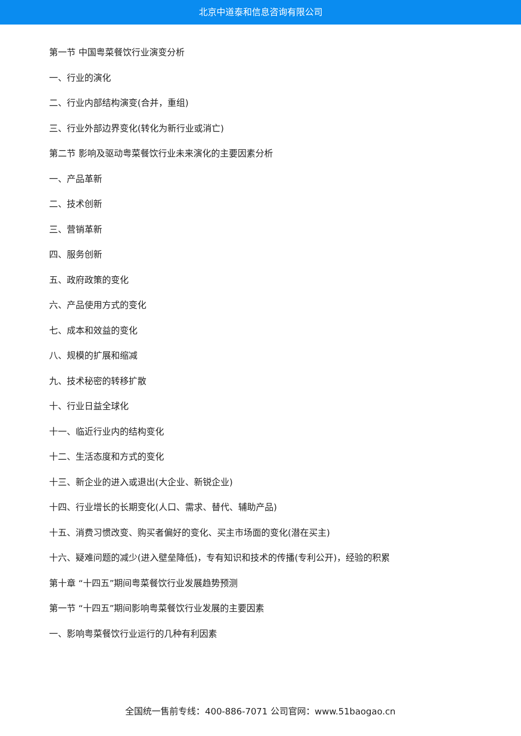北京中道泰和信息咨询有限公司
第一节 中国粤菜餐饮行业演变分析
一、行业的演化
二、行业内部结构演变(合并，重组)
三、行业外部边界变化(转化为新行业或消亡)
第二节 影响及驱动粤菜餐饮行业未来演化的主要因素分析
一、产品革新
二、技术创新
三、营销革新
四、服务创新
五、政府政策的变化
六、产品使用方式的变化
七、成本和效益的变化
八、规模的扩展和缩减
九、技术秘密的转移扩散
十、行业日益全球化
十一、临近行业内的结构变化
十二、生活态度和方式的变化
十三、新企业的进入或退出(大企业、新锐企业)
十四、行业增长的长期变化(人口、需求、替代、辅助产品)
十五、消费习惯改变、购买者偏好的变化、买主市场面的变化(潜在买主)
十六、疑难问题的减少(进入壁垒降低)，专有知识和技术的传播(专利公开)，经验的积累
第十章 “十四五”期间粤菜餐饮行业发展趋势预测
第一节 “十四五”期间影响粤菜餐饮行业发展的主要因素
一、影响粤菜餐饮行业运行的几种有利因素
全国统一售前专线：400-886-7071 公司官网：www.51baogao.cn